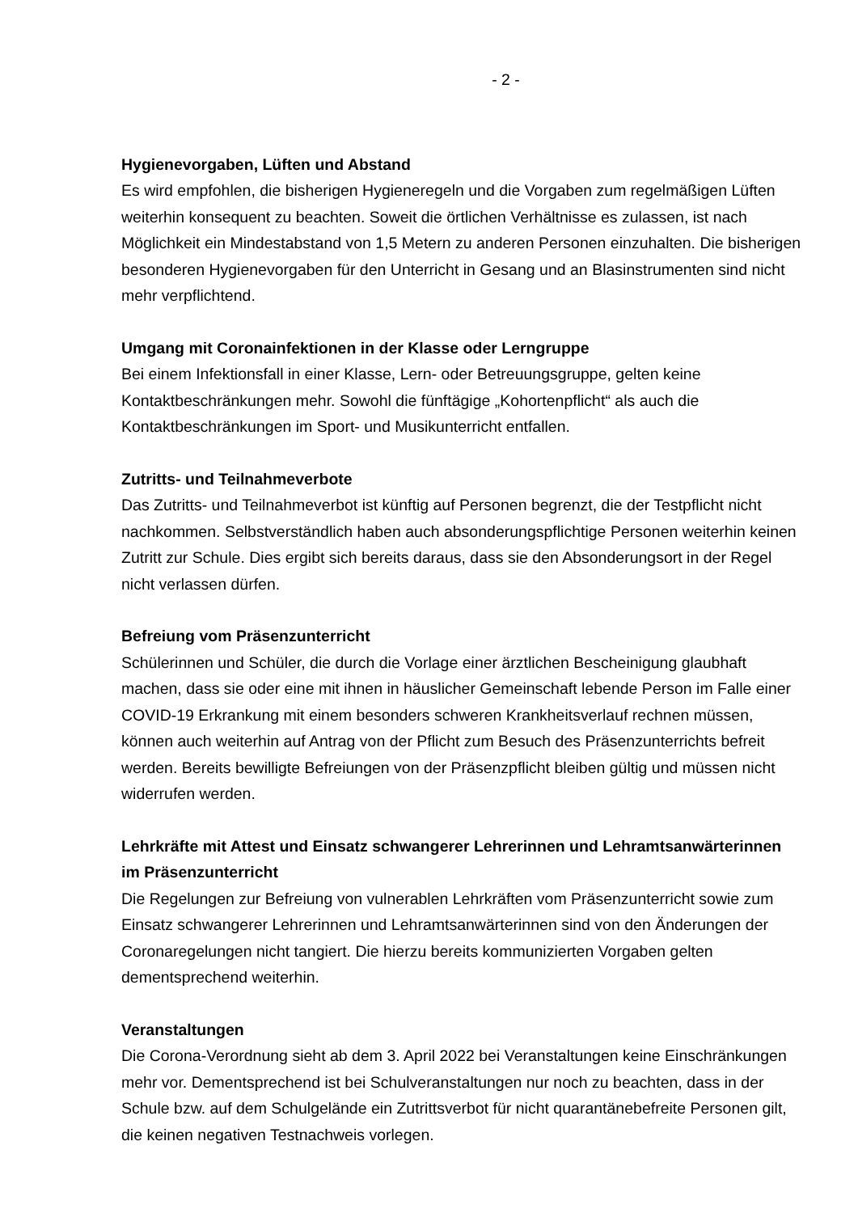- 2 -
Hygienevorgaben, Lüften und Abstand
Es wird empfohlen, die bisherigen Hygieneregeln und die Vorgaben zum regelmäßigen Lüften weiterhin konsequent zu beachten. Soweit die örtlichen Verhältnisse es zulassen, ist nach Möglichkeit ein Mindestabstand von 1,5 Metern zu anderen Personen einzuhalten. Die bisherigen besonderen Hygienevorgaben für den Unterricht in Gesang und an Blasinstrumenten sind nicht mehr verpflichtend.
Umgang mit Coronainfektionen in der Klasse oder Lerngruppe
Bei einem Infektionsfall in einer Klasse, Lern- oder Betreuungsgruppe, gelten keine Kontaktbeschränkungen mehr. Sowohl die fünftägige „Kohortenpflicht“ als auch die Kontaktbeschränkungen im Sport- und Musikunterricht entfallen.
Zutritts- und Teilnahmeverbote
Das Zutritts- und Teilnahmeverbot ist künftig auf Personen begrenzt, die der Testpflicht nicht nachkommen. Selbstverständlich haben auch absonderungspflichtige Personen weiterhin keinen Zutritt zur Schule. Dies ergibt sich bereits daraus, dass sie den Absonderungsort in der Regel nicht verlassen dürfen.
Befreiung vom Präsenzunterricht
Schülerinnen und Schüler, die durch die Vorlage einer ärztlichen Bescheinigung glaubhaft machen, dass sie oder eine mit ihnen in häuslicher Gemeinschaft lebende Person im Falle einer COVID-19 Erkrankung mit einem besonders schweren Krankheitsverlauf rechnen müssen, können auch weiterhin auf Antrag von der Pflicht zum Besuch des Präsenzunterrichts befreit werden. Bereits bewilligte Befreiungen von der Präsenzpflicht bleiben gültig und müssen nicht widerrufen werden.
Lehrkräfte mit Attest und Einsatz schwangerer Lehrerinnen und Lehramtsanwärterinnen im Präsenzunterricht
Die Regelungen zur Befreiung von vulnerablen Lehrkräften vom Präsenzunterricht sowie zum Einsatz schwangerer Lehrerinnen und Lehramtsanwärterinnen sind von den Änderungen der Coronaregelungen nicht tangiert. Die hierzu bereits kommunizierten Vorgaben gelten dementsprechend weiterhin.
Veranstaltungen
Die Corona-Verordnung sieht ab dem 3. April 2022 bei Veranstaltungen keine Einschränkungen mehr vor. Dementsprechend ist bei Schulveranstaltungen nur noch zu beachten, dass in der Schule bzw. auf dem Schulgelände ein Zutrittsverbot für nicht quarantänebefreite Personen gilt, die keinen negativen Testnachweis vorlegen.